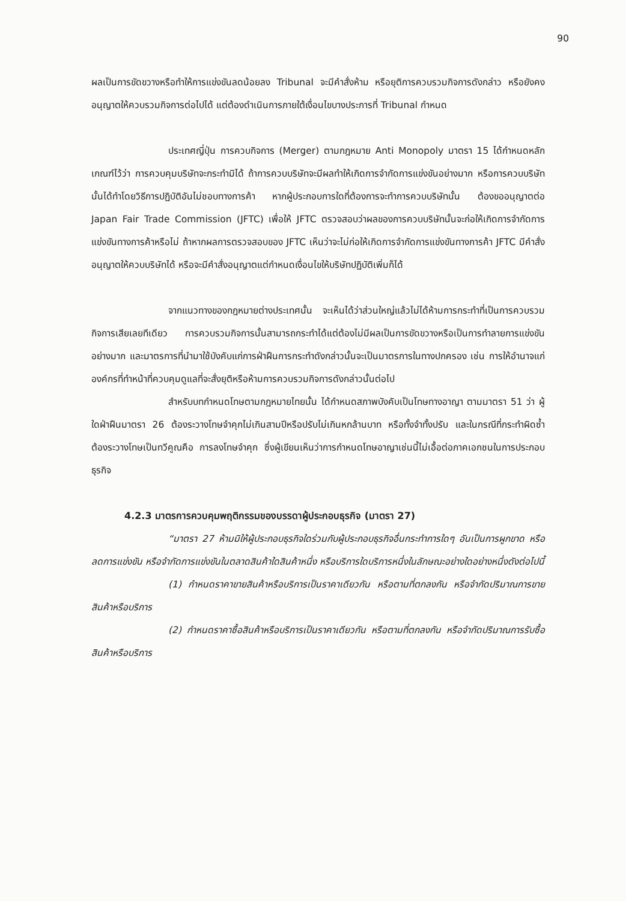90
ผลเป็นการขัดขวางหรือทำให้การแข่งขันลดน้อยลง Tribunal จะมีคำสั่งห้าม หรือยุติการควบรวมกิจการดังกล่าว หรือยังคงอนุญาตให้ควบรวมกิจการต่อไปได้ แต่ต้องดำเนินการภายใต้เงื่อนไขบางประการที่ Tribunal กำหนด
ประเทศญี่ปุ่น การควบกิจการ (Merger) ตามกฎหมาย Anti Monopoly มาตรา 15 ได้กำหนดหลักเกณฑ์ไว้ว่า การควบคุมบริษัทจะกระทำมิได้ ถ้าการควบบริษัทจะมีผลทำให้เกิดการจำกัดการแข่งขันอย่างมาก หรือการควบบริษัทนั้นได้ทำโดยวิธีการปฏิบัติอันไม่ชอบทางการค้า หากผู้ประกอบการใดที่ต้องการจะทำการควบบริษัทนั้น ต้องขออนุญาตต่อ Japan Fair Trade Commission (JFTC) เพื่อให้ JFTC ตรวจสอบว่าผลของการควบบริษัทนั้นจะก่อให้เกิดการจำกัดการแข่งขันทางการค้าหรือไม่ ถ้าหากผลการตรวจสอบของ JFTC เห็นว่าจะไม่ก่อให้เกิดการจำกัดการแข่งขันทางการค้า JFTC มีคำสั่งอนุญาตให้ควบบริษัทได้ หรือจะมีคำสั่งอนุญาตแต่กำหนดเงื่อนไขให้บริษัทปฏิบัติเพิ่มก็ได้
จากแนวทางของกฎหมายต่างประเทศนั้น จะเห็นได้ว่าส่วนใหญ่แล้วไม่ได้ห้ามการกระทำที่เป็นการควบรวมกิจการเสียเลยทีเดียว การควบรวมกิจการนั้นสามารถกระทำได้แต่ต้องไม่มีผลเป็นการขัดขวางหรือเป็นการทำลายการแข่งขันอย่างมาก และมาตรการที่นำมาใช้บังคับแก่การฝ่าฝืนการกระทำดังกล่าวนั้นจะเป็นมาตรการในทางปกครอง เช่น การให้อำนาจแก่องค์กรที่ทำหน้าที่ควบคุมดูแลที่จะสั่งยุติหรือห้ามการควบรวมกิจการดังกล่าวนั้นต่อไป
สำหรับบทกำหนดโทษตามกฎหมายไทยนั้น ได้กำหนดสภาพบังคับเป็นโทษทางอาญา ตามมาตรา 51 ว่า ผู้ใดฝ่าฝืนมาตรา 26 ต้องระวางโทษจำคุกไม่เกินสามปีหรือปรับไม่เกินหกล้านบาท หรือทั้งจำทั้งปรับ และในกรณีที่กระทำผิดซ้ำต้องระวางโทษเป็นทวีคูณคือ การลงโทษจำคุก ซึ่งผู้เขียนเห็นว่าการกำหนดโทษอาญาเช่นนี้ไม่เอื้อต่อภาคเอกชนในการประกอบธุรกิจ
4.2.3 มาตรการควบคุมพฤติกรรมของบรรดาผู้ประกอบธุรกิจ (มาตรา 27)
“มาตรา 27 ห้ามมิให้ผู้ประกอบธุรกิจใดร่วมกับผู้ประกอบธุรกิจอื่นกระทำการใดๆ อันเป็นการผูกขาด หรือลดการแข่งขัน หรือจำกัดการแข่งขันในตลาดสินค้าใดสินค้าหนึ่ง หรือบริการใดบริการหนึ่งในลักษณะอย่างใดอย่างหนึ่งดังต่อไปนี้
(1) กำหนดราคาขายสินค้าหรือบริการเป็นราคาเดียวกัน หรือตามที่ตกลงกัน หรือจำกัดปริมาณการขายสินค้าหรือบริการ
(2) กำหนดราคาซื้อสินค้าหรือบริการเป็นราคาเดียวกัน หรือตามที่ตกลงกัน หรือจำกัดปริมาณการรับซื้อสินค้าหรือบริการ